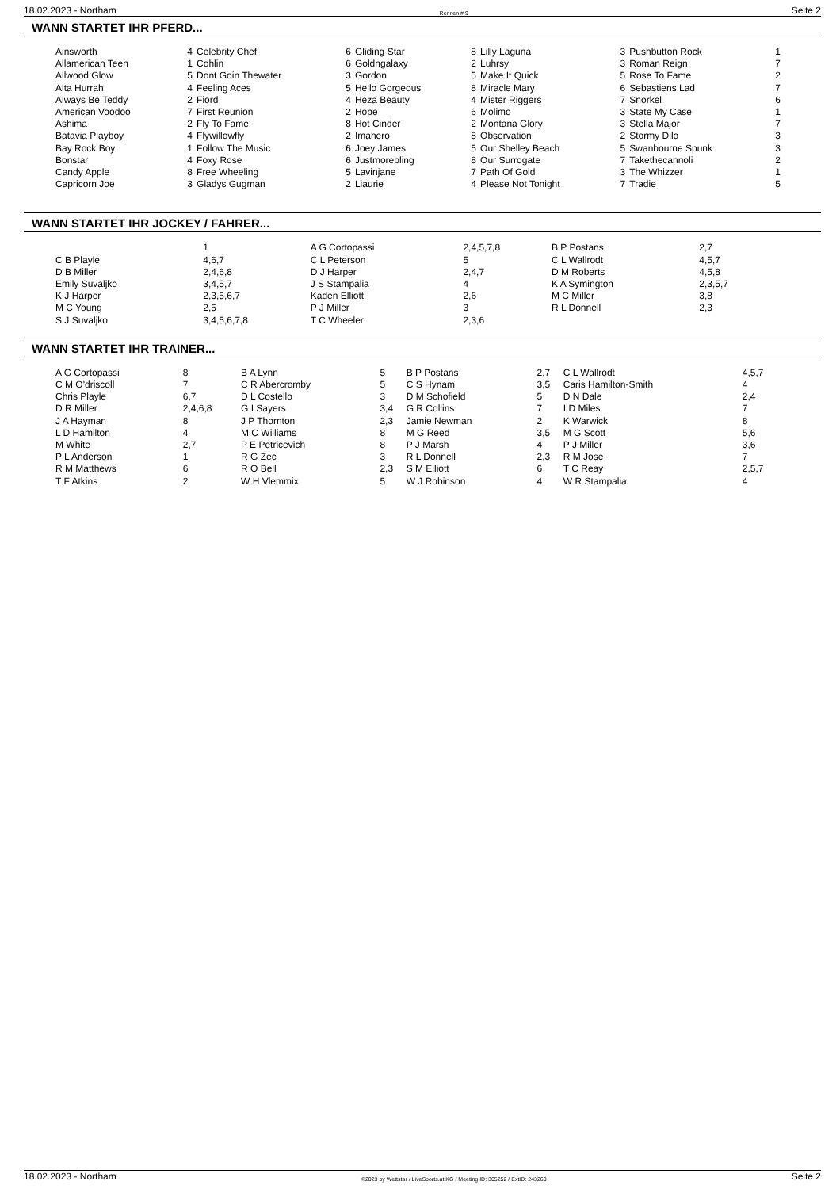18.02.2023 - Northam Rennen # 9 Seite 2
WANN STARTET IHR PFERD...
| Ainsworth | 4 | Celebrity Chef | 6 | Gliding Star | 8 | Lilly Laguna | 3 | Pushbutton Rock | 1 |
| Allamerican Teen | 1 | Cohlin | 6 | Goldngalaxy | 2 | Luhrsy | 3 | Roman Reign | 7 |
| Allwood Glow | 5 | Dont Goin Thewater | 3 | Gordon | 5 | Make It Quick | 5 | Rose To Fame | 2 |
| Alta Hurrah | 4 | Feeling Aces | 5 | Hello Gorgeous | 8 | Miracle Mary | 6 | Sebastiens Lad | 7 |
| Always Be Teddy | 2 | Fiord | 4 | Heza Beauty | 4 | Mister Riggers | 7 | Snorkel | 6 |
| American Voodoo | 7 | First Reunion | 2 | Hope | 6 | Molimo | 3 | State My Case | 1 |
| Ashima | 2 | Fly To Fame | 8 | Hot Cinder | 2 | Montana Glory | 3 | Stella Major | 7 |
| Batavia Playboy | 4 | Flywillowfly | 2 | Imahero | 8 | Observation | 2 | Stormy Dilo | 3 |
| Bay Rock Boy | 1 | Follow The Music | 6 | Joey James | 5 | Our Shelley Beach | 5 | Swanbourne Spunk | 3 |
| Bonstar | 4 | Foxy Rose | 6 | Justmorebling | 8 | Our Surrogate | 7 | Takethecannoli | 2 |
| Candy Apple | 8 | Free Wheeling | 5 | Lavinjane | 7 | Path Of Gold | 3 | The Whizzer | 1 |
| Capricorn Joe | 3 | Gladys Gugman | 2 | Liaurie | 4 | Please Not Tonight | 7 | Tradie | 5 |
WANN STARTET IHR JOCKEY / FAHRER...
| | 1 | A G Cortopassi | 2,4,5,7,8 | B P Postans | 2,7 |
| C B Playle | 4,6,7 | C L Peterson | 5 | C L Wallrodt | 4,5,7 |
| D B Miller | 2,4,6,8 | D J Harper | 2,4,7 | D M Roberts | 4,5,8 |
| Emily Suvaljko | 3,4,5,7 | J S Stampalia | 4 | K A Symington | 2,3,5,7 |
| K J Harper | 2,3,5,6,7 | Kaden Elliott | 2,6 | M C Miller | 3,8 |
| M C Young | 2,5 | P J Miller | 3 | R L Donnell | 2,3 |
| S J Suvaljko | 3,4,5,6,7,8 | T C Wheeler | 2,3,6 | | |
WANN STARTET IHR TRAINER...
| A G Cortopassi | 8 | B A Lynn | 5 | B P Postans | 2,7 | C L Wallrodt | 4,5,7 |
| C M O'driscoll | 7 | C R Abercromby | 5 | C S Hynam | 3,5 | Caris Hamilton-Smith | 4 |
| Chris Playle | 6,7 | D L Costello | 3 | D M Schofield | 5 | D N Dale | 2,4 |
| D R Miller | 2,4,6,8 | G I Sayers | 3,4 | G R Collins | 7 | I D Miles | 7 |
| J A Hayman | 8 | J P Thornton | 2,3 | Jamie Newman | 2 | K Warwick | 8 |
| L D Hamilton | 4 | M C Williams | 8 | M G Reed | 3,5 | M G Scott | 5,6 |
| M White | 2,7 | P E Petricevich | 8 | P J Marsh | 4 | P J Miller | 3,6 |
| P L Anderson | 1 | R G Zec | 3 | R L Donnell | 2,3 | R M Jose | 7 |
| R M Matthews | 6 | R O Bell | 2,3 | S M Elliott | 6 | T C Reay | 2,5,7 |
| T F Atkins | 2 | W H Vlemmix | 5 | W J Robinson | 4 | W R Stampalia | 4 |
18.02.2023 - Northam ©2023 by Wettstar / LiveSports.at KG / Meeting ID: 305252 / ExtID: 243260 Seite 2